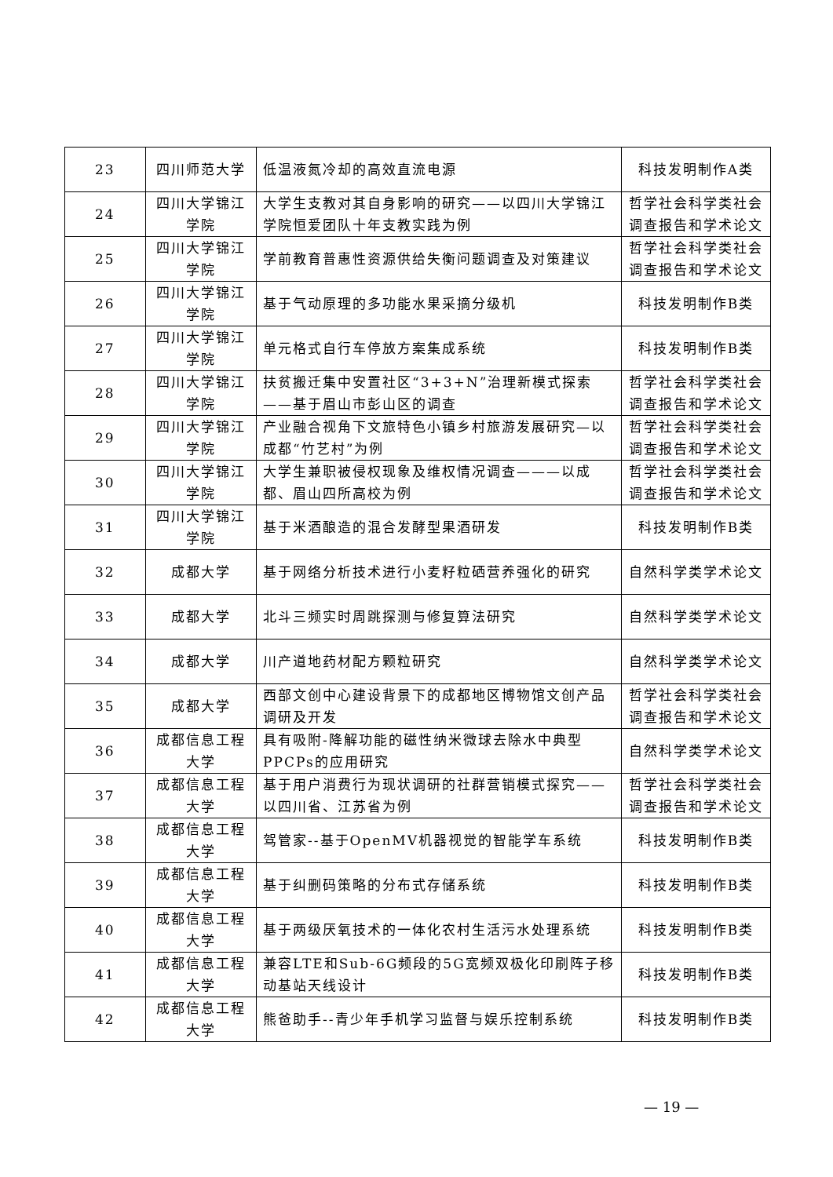| 23 | 四川师范大学 | 低温液氮冷却的高效直流电源 | 科技发明制作A类 |
| 24 | 四川大学锦江学院 | 大学生支教对其自身影响的研究——以四川大学锦江学院恒爱团队十年支教实践为例 | 哲学社会科学类社会调查报告和学术论文 |
| 25 | 四川大学锦江学院 | 学前教育普惠性资源供给失衡问题调查及对策建议 | 哲学社会科学类社会调查报告和学术论文 |
| 26 | 四川大学锦江学院 | 基于气动原理的多功能水果采摘分级机 | 科技发明制作B类 |
| 27 | 四川大学锦江学院 | 单元格式自行车停放方案集成系统 | 科技发明制作B类 |
| 28 | 四川大学锦江学院 | 扶贫搬迁集中安置社区“3+3+N”治理新模式探索——基于眉山市彭山区的调查 | 哲学社会科学类社会调查报告和学术论文 |
| 29 | 四川大学锦江学院 | 产业融合视角下文旅特色小镇乡村旅游发展研究—以成都“竹艺村”为例 | 哲学社会科学类社会调查报告和学术论文 |
| 30 | 四川大学锦江学院 | 大学生兼职被侵权现象及维权情况调查———以成都、眉山四所高校为例 | 哲学社会科学类社会调查报告和学术论文 |
| 31 | 四川大学锦江学院 | 基于米酒酿造的混合发酵型果酒研发 | 科技发明制作B类 |
| 32 | 成都大学 | 基于网络分析技术进行小麦籽粒硒营养强化的研究 | 自然科学类学术论文 |
| 33 | 成都大学 | 北斗三频实时周跳探测与修复算法研究 | 自然科学类学术论文 |
| 34 | 成都大学 | 川产道地药材配方颗粒研究 | 自然科学类学术论文 |
| 35 | 成都大学 | 西部文创中心建设背景下的成都地区博物馆文创产品调研及开发 | 哲学社会科学类社会调查报告和学术论文 |
| 36 | 成都信息工程大学 | 具有吸附-降解功能的磁性纳米微球去除水中典型PPCPs的应用研究 | 自然科学类学术论文 |
| 37 | 成都信息工程大学 | 基于用户消费行为现状调研的社群营销模式探究——以四川省、江苏省为例 | 哲学社会科学类社会调查报告和学术论文 |
| 38 | 成都信息工程大学 | 驾管家--基于OpenMV机器视觉的智能学车系统 | 科技发明制作B类 |
| 39 | 成都信息工程大学 | 基于纠删码策略的分布式存储系统 | 科技发明制作B类 |
| 40 | 成都信息工程大学 | 基于两级厌氧技术的一体化农村生活污水处理系统 | 科技发明制作B类 |
| 41 | 成都信息工程大学 | 兼容LTE和Sub-6G频段的5G宽频双极化印刷阵子移动基站天线设计 | 科技发明制作B类 |
| 42 | 成都信息工程大学 | 熊爸助手--青少年手机学习监督与娱乐控制系统 | 科技发明制作B类 |
— 19 —